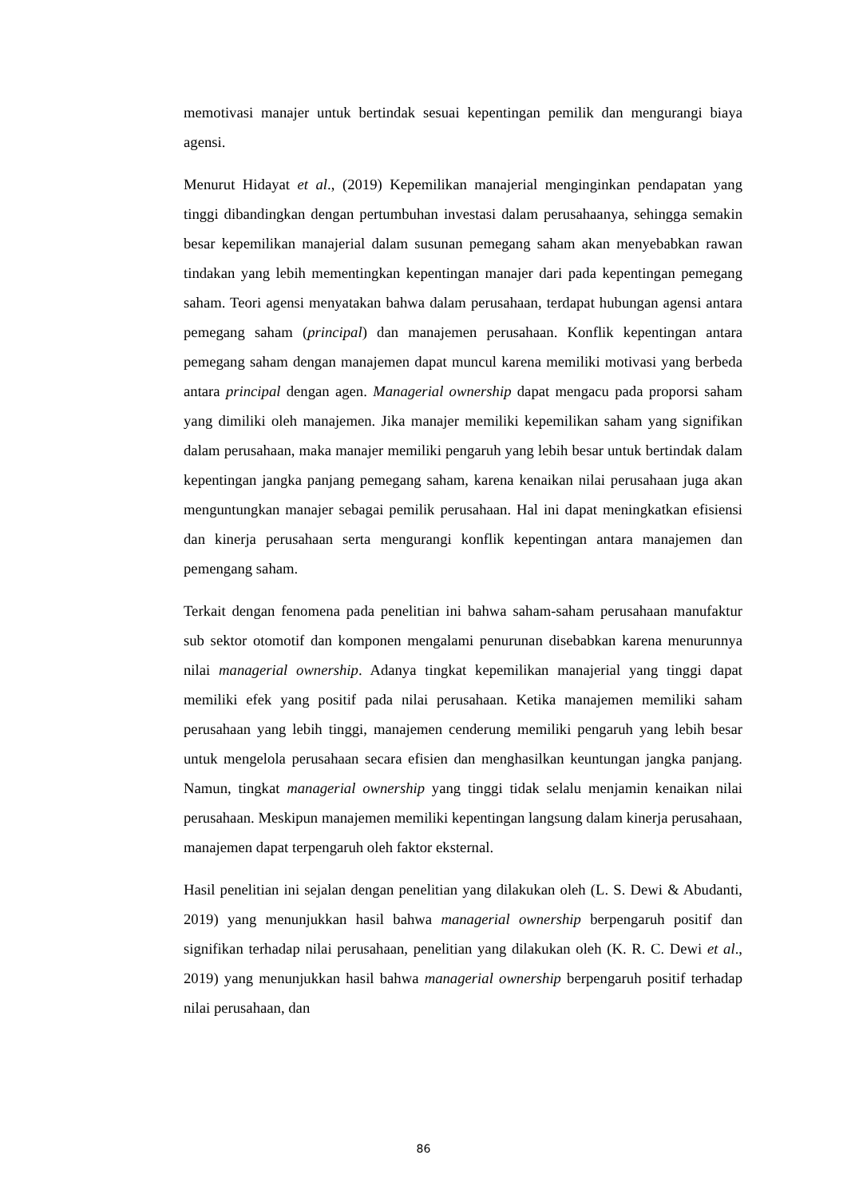memotivasi manajer untuk bertindak sesuai kepentingan pemilik dan mengurangi biaya agensi.
Menurut Hidayat et al., (2019) Kepemilikan manajerial menginginkan pendapatan yang tinggi dibandingkan dengan pertumbuhan investasi dalam perusahaanya, sehingga semakin besar kepemilikan manajerial dalam susunan pemegang saham akan menyebabkan rawan tindakan yang lebih mementingkan kepentingan manajer dari pada kepentingan pemegang saham. Teori agensi menyatakan bahwa dalam perusahaan, terdapat hubungan agensi antara pemegang saham (principal) dan manajemen perusahaan. Konflik kepentingan antara pemegang saham dengan manajemen dapat muncul karena memiliki motivasi yang berbeda antara principal dengan agen. Managerial ownership dapat mengacu pada proporsi saham yang dimiliki oleh manajemen. Jika manajer memiliki kepemilikan saham yang signifikan dalam perusahaan, maka manajer memiliki pengaruh yang lebih besar untuk bertindak dalam kepentingan jangka panjang pemegang saham, karena kenaikan nilai perusahaan juga akan menguntungkan manajer sebagai pemilik perusahaan. Hal ini dapat meningkatkan efisiensi dan kinerja perusahaan serta mengurangi konflik kepentingan antara manajemen dan pemengang saham.
Terkait dengan fenomena pada penelitian ini bahwa saham-saham perusahaan manufaktur sub sektor otomotif dan komponen mengalami penurunan disebabkan karena menurunnya nilai managerial ownership. Adanya tingkat kepemilikan manajerial yang tinggi dapat memiliki efek yang positif pada nilai perusahaan. Ketika manajemen memiliki saham perusahaan yang lebih tinggi, manajemen cenderung memiliki pengaruh yang lebih besar untuk mengelola perusahaan secara efisien dan menghasilkan keuntungan jangka panjang. Namun, tingkat managerial ownership yang tinggi tidak selalu menjamin kenaikan nilai perusahaan. Meskipun manajemen memiliki kepentingan langsung dalam kinerja perusahaan, manajemen dapat terpengaruh oleh faktor eksternal.
Hasil penelitian ini sejalan dengan penelitian yang dilakukan oleh (L. S. Dewi & Abudanti, 2019) yang menunjukkan hasil bahwa managerial ownership berpengaruh positif dan signifikan terhadap nilai perusahaan, penelitian yang dilakukan oleh (K. R. C. Dewi et al., 2019) yang menunjukkan hasil bahwa managerial ownership berpengaruh positif terhadap nilai perusahaan, dan
86